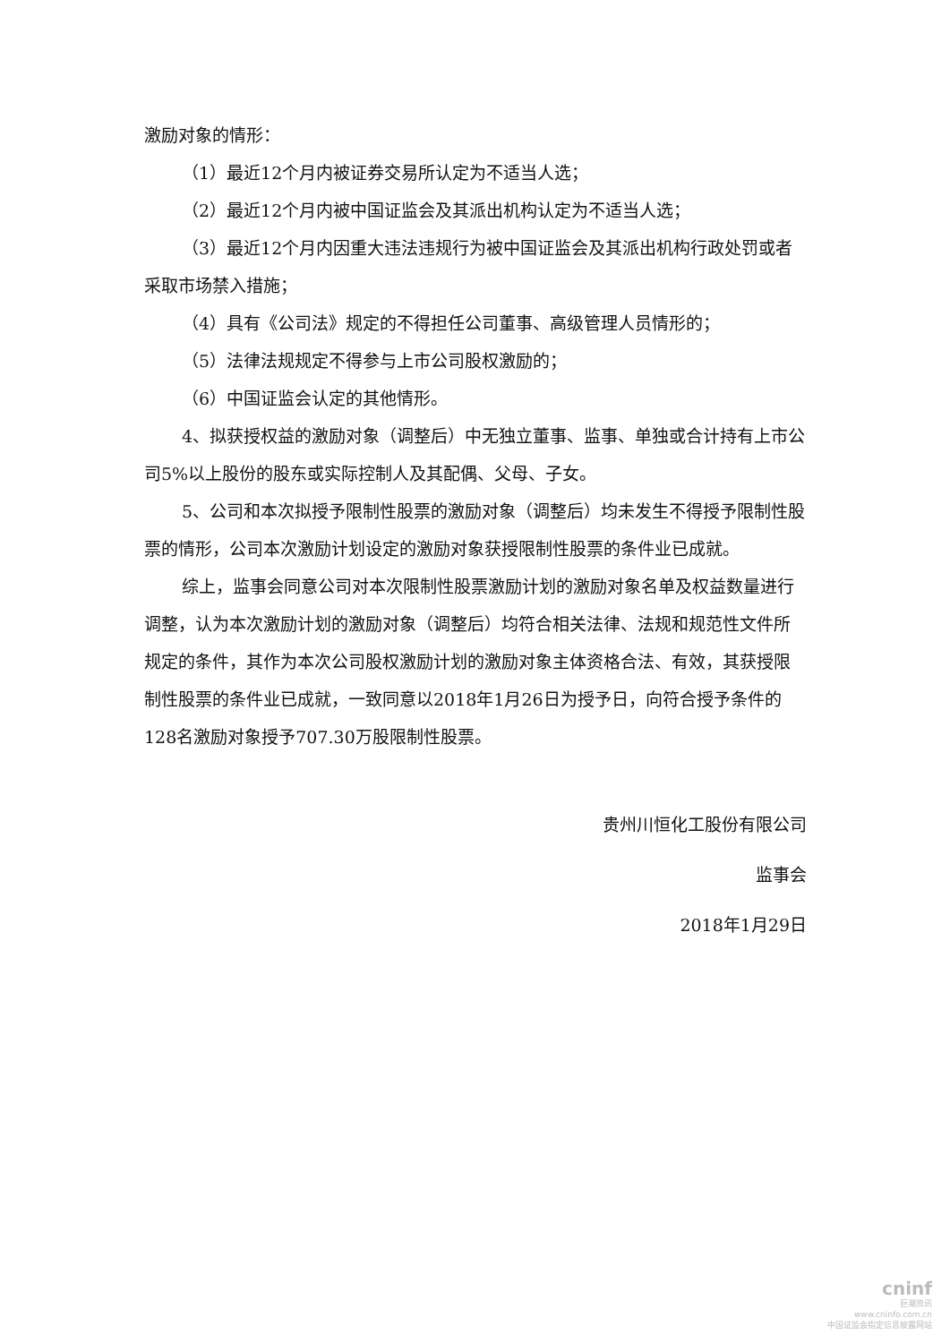激励对象的情形：
（1）最近12个月内被证券交易所认定为不适当人选；
（2）最近12个月内被中国证监会及其派出机构认定为不适当人选；
（3）最近12个月内因重大违法违规行为被中国证监会及其派出机构行政处罚或者采取市场禁入措施；
（4）具有《公司法》规定的不得担任公司董事、高级管理人员情形的；
（5）法律法规规定不得参与上市公司股权激励的；
（6）中国证监会认定的其他情形。
4、拟获授权益的激励对象（调整后）中无独立董事、监事、单独或合计持有上市公司5%以上股份的股东或实际控制人及其配偶、父母、子女。
5、公司和本次拟授予限制性股票的激励对象（调整后）均未发生不得授予限制性股票的情形，公司本次激励计划设定的激励对象获授限制性股票的条件业已成就。
综上，监事会同意公司对本次限制性股票激励计划的激励对象名单及权益数量进行调整，认为本次激励计划的激励对象（调整后）均符合相关法律、法规和规范性文件所规定的条件，其作为本次公司股权激励计划的激励对象主体资格合法、有效，其获授限制性股票的条件业已成就，一致同意以2018年1月26日为授予日，向符合授予条件的128名激励对象授予707.30万股限制性股票。
贵州川恒化工股份有限公司
监事会
2018年1月29日
cninf
巨潮资讯
www.cninfo.com.cn
中国证监会指定信息披露网站